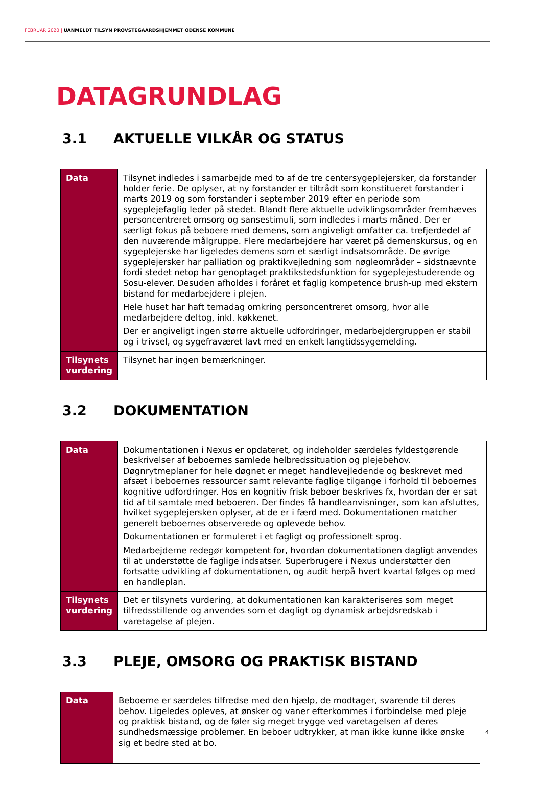FEBRUAR 2020 | UANMELDT TILSYN PROVSTEGAARDSHJEMMET ODENSE KOMMUNE
DATAGRUNDLAG
3.1 AKTUELLE VILKÅR OG STATUS
| Data | Tilsynet indledes i samarbejde med to af de tre centersygeplejersker, da forstander holder ferie. De oplyser, at ny forstander er tiltrådt som konstitueret forstander i marts 2019 og som forstander i september 2019 efter en periode som sygeplejefaglig leder på stedet. Blandt flere aktuelle udviklingsområder fremhæves personcentreret omsorg og sansestimuli, som indledes i marts måned. Der er særligt fokus på beboere med demens, som angiveligt omfatter ca. trefjerdedel af den nuværende målgruppe. Flere medarbejdere har været på demenskursus, og en sygeplejerske har ligeledes demens som et særligt indsatsområde. De øvrige sygeplejersker har palliation og praktikvejledning som nøgleområder – sidstnævnte fordi stedet netop har genoptaget praktikstedsfunktion for sygeplejestuderende og Sosu-elever. Desuden afholdes i foråret et faglig kompetence brush-up med ekstern bistand for medarbejdere i plejen. Hele huset har haft temadag omkring personcentreret omsorg, hvor alle medarbejdere deltog, inkl. køkkenet. Der er angiveligt ingen større aktuelle udfordringer, medarbejdergruppen er stabil og i trivsel, og sygefraværet lavt med en enkelt langtidssygemelding. |
| Tilsynets vurdering | Tilsynet har ingen bemærkninger. |
3.2 DOKUMENTATION
| Data | Dokumentationen i Nexus er opdateret, og indeholder særdeles fyldestgørende beskrivelser af beboernes samlede helbredssituation og plejebehov. Døgnrytmeplaner for hele døgnet er meget handlevejledende og beskrevet med afsæt i beboernes ressourcer samt relevante faglige tilgange i forhold til beboernes kognitive udfordringer. Hos en kognitiv frisk beboer beskrives fx, hvordan der er sat tid af til samtale med beboeren. Der findes få handleanvisninger, som kan afsluttes, hvilket sygeplejersken oplyser, at de er i færd med. Dokumentationen matcher generelt beboernes observerede og oplevede behov. Dokumentationen er formuleret i et fagligt og professionelt sprog. Medarbejderne redegør kompetent for, hvordan dokumentationen dagligt anvendes til at understøtte de faglige indsatser. Superbrugere i Nexus understøtter den fortsatte udvikling af dokumentationen, og audit herpå hvert kvartal følges op med en handleplan. |
| Tilsynets vurdering | Det er tilsynets vurdering, at dokumentationen kan karakteriseres som meget tilfredsstillende og anvendes som et dagligt og dynamisk arbejdsredskab i varetagelse af plejen. |
3.3 PLEJE, OMSORG OG PRAKTISK BISTAND
| Data | Beboerne er særdeles tilfredse med den hjælp, de modtager, svarende til deres behov. Ligeledes opleves, at ønsker og vaner efterkommes i forbindelse med pleje og praktisk bistand, og de føler sig meget trygge ved varetagelsen af deres sundhedsmæssige problemer. En beboer udtrykker, at man ikke kunne ikke ønske sig et bedre sted at bo. |
4